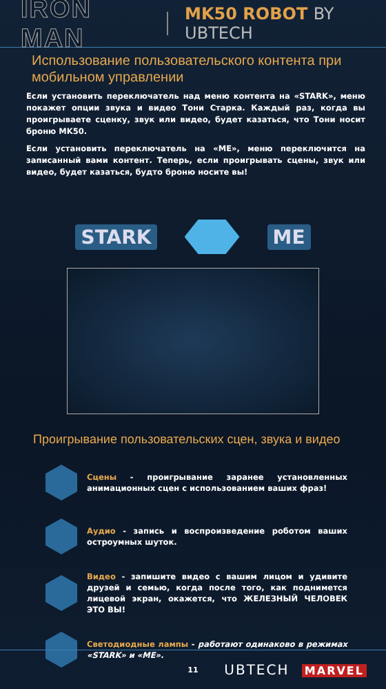IRON MAN MK50 ROBOT BY UBTECH
Использование пользовательского контента при мобильном управлении
Если установить переключатель над меню контента на «STARK», меню покажет опции звука и видео Тони Старка. Каждый раз, когда вы проигрываете сценку, звук или видео, будет казаться, что Тони носит броню MK50.
Если установить переключатель на «ME», меню переключится на записанный вами контент. Теперь, если проигрывать сцены, звук или видео, будет казаться, будто броню носите вы!
STARK ME
Проигрывание пользовательских сцен, звука и видео
Сцены - проигрывание заранее установленных анимационных сцен с использованием ваших фраз!
Аудио - запись и воспроизведение роботом ваших остроумных шуток.
Видео - запишите видео с вашим лицом и удивите друзей и семью, когда после того, как поднимется лицевой экран, окажется, что ЖЕЛЕЗНЫЙ ЧЕЛОВЕК ЭТО ВЫ!
Светодиодные лампы - работают одинаково в режимах «STARK» и «ME».
11
UBTECH MARVEL